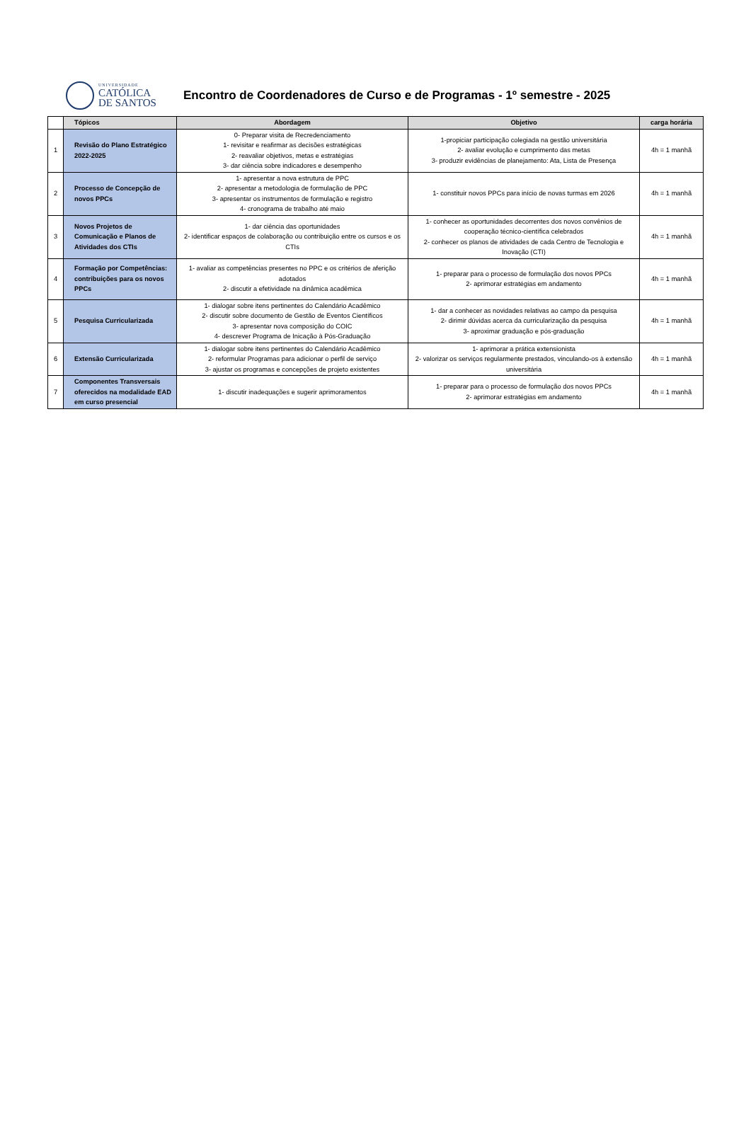UNIVERSIDADE
CATÓLICA
DE SANTOS
Encontro de Coordenadores de Curso e de Programas - 1º semestre - 2025
| | Tópicos | Abordagem | Objetivo | carga horária |
| --- | --- | --- | --- | --- |
| 1 | Revisão do Plano Estratégico 2022-2025 | 0- Preparar visita de Recredenciamento 1- revisitar e reafirmar as decisões estratégicas 2- reavaliar objetivos, metas e estratégias 3- dar ciência sobre indicadores e desempenho | 1-propiciar participação colegiada na gestão universitária 2- avaliar evolução e cumprimento das metas 3- produzir evidências de planejamento: Ata, Lista de Presença | 4h = 1 manhã |
| 2 | Processo de Concepção de novos PPCs | 1- apresentar a nova estrutura de PPC 2- apresentar a metodologia de formulação de PPC 3- apresentar os instrumentos de formulação e registro 4- cronograma de trabalho até maio | 1- constituir novos PPCs para início de novas turmas em 2026 | 4h = 1 manhã |
| 3 | Novos Projetos de Comunicação e Planos de Atividades dos CTIs | 1- dar ciência das oportunidades 2- identificar espaços de colaboração ou contribuição entre os cursos e os CTIs | 1- conhecer as oportunidades decorrentes dos novos convênios de cooperação técnico-científica celebrados 2- conhecer os planos de atividades de cada Centro de Tecnologia e Inovação (CTI) | 4h = 1 manhã |
| 4 | Formação por Competências: contribuições para os novos PPCs | 1- avaliar as competências presentes no PPC e os critérios de aferição adotados 2- discutir a efetividade na dinâmica acadêmica | 1- preparar para o processo de formulação dos novos PPCs 2- aprimorar estratégias em andamento | 4h = 1 manhã |
| 5 | Pesquisa Curricularizada | 1- dialogar sobre itens pertinentes do Calendário Acadêmico 2- discutir sobre documento de Gestão de Eventos Científicos 3- apresentar nova composição do COIC 4- descrever Programa de Inicação à Pós-Graduação | 1- dar a conhecer as novidades relativas ao campo da pesquisa 2- dirimir dúvidas acerca da curricularização da pesquisa 3- aproximar graduação e pós-graduação | 4h = 1 manhã |
| 6 | Extensão Curricularizada | 1- dialogar sobre itens pertinentes do Calendário Acadêmico 2- reformular Programas para adicionar o perfil de serviço 3- ajustar os programas e concepções de projeto existentes | 1- aprimorar a prática extensionista 2- valorizar os serviços regularmente prestados, vinculando-os à extensão universitária | 4h = 1 manhã |
| 7 | Componentes Transversais oferecidos na modalidade EAD em curso presencial | 1- discutir inadequações e sugerir aprimoramentos | 1- preparar para o processo de formulação dos novos PPCs 2- aprimorar estratégias em andamento | 4h = 1 manhã |